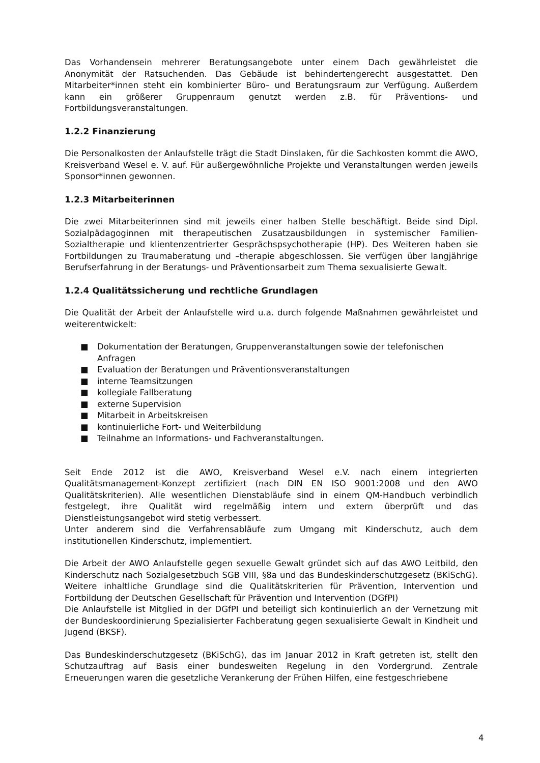Das Vorhandensein mehrerer Beratungsangebote unter einem Dach gewährleistet die Anonymität der Ratsuchenden. Das Gebäude ist behindertengerecht ausgestattet. Den Mitarbeiter*innen steht ein kombinierter Büro– und Beratungsraum zur Verfügung. Außerdem kann ein größerer Gruppenraum genutzt werden z.B. für Präventions- und Fortbildungsveranstaltungen.
1.2.2 Finanzierung
Die Personalkosten der Anlaufstelle trägt die Stadt Dinslaken, für die Sachkosten kommt die AWO, Kreisverband Wesel e. V. auf. Für außergewöhnliche Projekte und Veranstaltungen werden jeweils Sponsor*innen gewonnen.
1.2.3 Mitarbeiterinnen
Die zwei Mitarbeiterinnen sind mit jeweils einer halben Stelle beschäftigt. Beide sind Dipl. Sozialpädagoginnen mit therapeutischen Zusatzausbildungen in systemischer Familien-Sozialtherapie und klientenzentrierter Gesprächspsychotherapie (HP). Des Weiteren haben sie Fortbildungen zu Traumaberatung und –therapie abgeschlossen. Sie verfügen über langjährige Berufserfahrung in der Beratungs- und Präventionsarbeit zum Thema sexualisierte Gewalt.
1.2.4 Qualitätssicherung und rechtliche Grundlagen
Die Qualität der Arbeit der Anlaufstelle wird u.a. durch folgende Maßnahmen gewährleistet und weiterentwickelt:
■ Dokumentation der Beratungen, Gruppenveranstaltungen sowie der telefonischen Anfragen
■ Evaluation der Beratungen und Präventionsveranstaltungen
■ interne Teamsitzungen
■ kollegiale Fallberatung
■ externe Supervision
■ Mitarbeit in Arbeitskreisen
■ kontinuierliche Fort- und Weiterbildung
■ Teilnahme an Informations- und Fachveranstaltungen.
Seit Ende 2012 ist die AWO, Kreisverband Wesel e.V. nach einem integrierten Qualitätsmanagement-Konzept zertifiziert (nach DIN EN ISO 9001:2008 und den AWO Qualitätskriterien). Alle wesentlichen Dienstabläufe sind in einem QM-Handbuch verbindlich festgelegt, ihre Qualität wird regelmäßig intern und extern überprüft und das Dienstleistungsangebot wird stetig verbessert.
Unter anderem sind die Verfahrensabläufe zum Umgang mit Kinderschutz, auch dem institutionellen Kinderschutz, implementiert.
Die Arbeit der AWO Anlaufstelle gegen sexuelle Gewalt gründet sich auf das AWO Leitbild, den Kinderschutz nach Sozialgesetzbuch SGB VIII, §8a und das Bundeskinderschutzgesetz (BKiSchG). Weitere inhaltliche Grundlage sind die Qualitätskriterien für Prävention, Intervention und Fortbildung der Deutschen Gesellschaft für Prävention und Intervention (DGfPI)
Die Anlaufstelle ist Mitglied in der DGfPI und beteiligt sich kontinuierlich an der Vernetzung mit der Bundeskoordinierung Spezialisierter Fachberatung gegen sexualisierte Gewalt in Kindheit und Jugend (BKSF).
Das Bundeskinderschutzgesetz (BKiSchG), das im Januar 2012 in Kraft getreten ist, stellt den Schutzauftrag auf Basis einer bundesweiten Regelung in den Vordergrund. Zentrale Erneuerungen waren die gesetzliche Verankerung der Frühen Hilfen, eine festgeschriebene
4